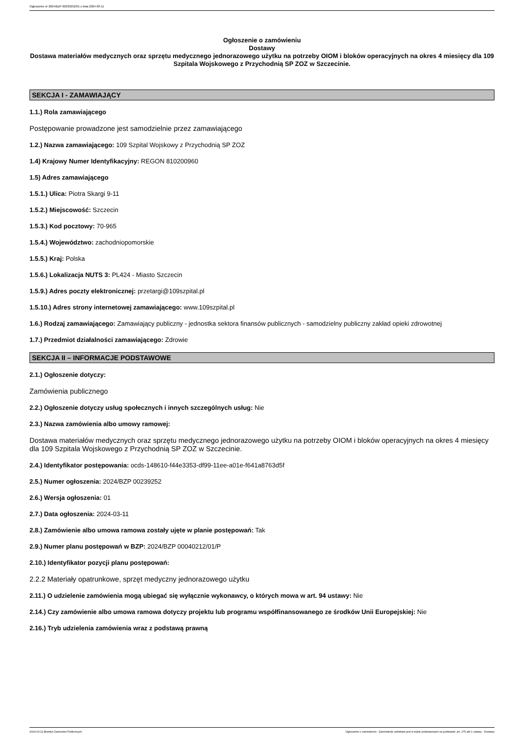Ogłoszenie nr 2024/BZP 00239252/01 z dnia 2024-03-11
Ogłoszenie o zamówieniu
Dostawy
Dostawa materiałów medycznych oraz sprzętu medycznego jednorazowego użytku na potrzeby OIOM i bloków operacyjnych na okres 4 miesięcy dla 109 Szpitala Wojskowego z Przychodnią SP ZOZ w Szczecinie.
SEKCJA I - ZAMAWIAJĄCY
1.1.) Rola zamawiającego
Postępowanie prowadzone jest samodzielnie przez zamawiającego
1.2.) Nazwa zamawiającego: 109 Szpital Wojskowy z Przychodnią SP ZOZ
1.4) Krajowy Numer Identyfikacyjny: REGON 810200960
1.5) Adres zamawiającego
1.5.1.) Ulica: Piotra Skargi 9-11
1.5.2.) Miejscowość: Szczecin
1.5.3.) Kod pocztowy: 70-965
1.5.4.) Województwo: zachodniopomorskie
1.5.5.) Kraj: Polska
1.5.6.) Lokalizacja NUTS 3: PL424 - Miasto Szczecin
1.5.9.) Adres poczty elektronicznej: przetargi@109szpital.pl
1.5.10.) Adres strony internetowej zamawiającego: www.109szpital.pl
1.6.) Rodzaj zamawiającego: Zamawiający publiczny - jednostka sektora finansów publicznych - samodzielny publiczny zakład opieki zdrowotnej
1.7.) Przedmiot działalności zamawiającego: Zdrowie
SEKCJA II – INFORMACJE PODSTAWOWE
2.1.) Ogłoszenie dotyczy:
Zamówienia publicznego
2.2.) Ogłoszenie dotyczy usług społecznych i innych szczególnych usług: Nie
2.3.) Nazwa zamówienia albo umowy ramowej:
Dostawa materiałów medycznych oraz sprzętu medycznego jednorazowego użytku na potrzeby OIOM i bloków operacyjnych na okres 4 miesięcy dla 109 Szpitala Wojskowego z Przychodnią SP ZOZ w Szczecinie.
2.4.) Identyfikator postępowania: ocds-148610-f44e3353-df99-11ee-a01e-f641a8763d5f
2.5.) Numer ogłoszenia: 2024/BZP 00239252
2.6.) Wersja ogłoszenia: 01
2.7.) Data ogłoszenia: 2024-03-11
2.8.) Zamówienie albo umowa ramowa zostały ujęte w planie postępowań: Tak
2.9.) Numer planu postępowań w BZP: 2024/BZP 00040212/01/P
2.10.) Identyfikator pozycji planu postępowań:
2.2.2 Materiały opatrunkowe, sprzęt medyczny jednorazowego użytku
2.11.) O udzielenie zamówienia mogą ubiegać się wyłącznie wykonawcy, o których mowa w art. 94 ustawy: Nie
2.14.) Czy zamówienie albo umowa ramowa dotyczy projektu lub programu współfinansowanego ze środków Unii Europejskiej: Nie
2.16.) Tryb udzielenia zamówienia wraz z podstawą prawną
2024-03-11 Biuletyn Zamówień Publicznych Ogłoszenie o zamówieniu - Zamówienie udzielane jest w trybie podstawowym na podstawie: art. 275 pkt 1 ustawy - Dostawy